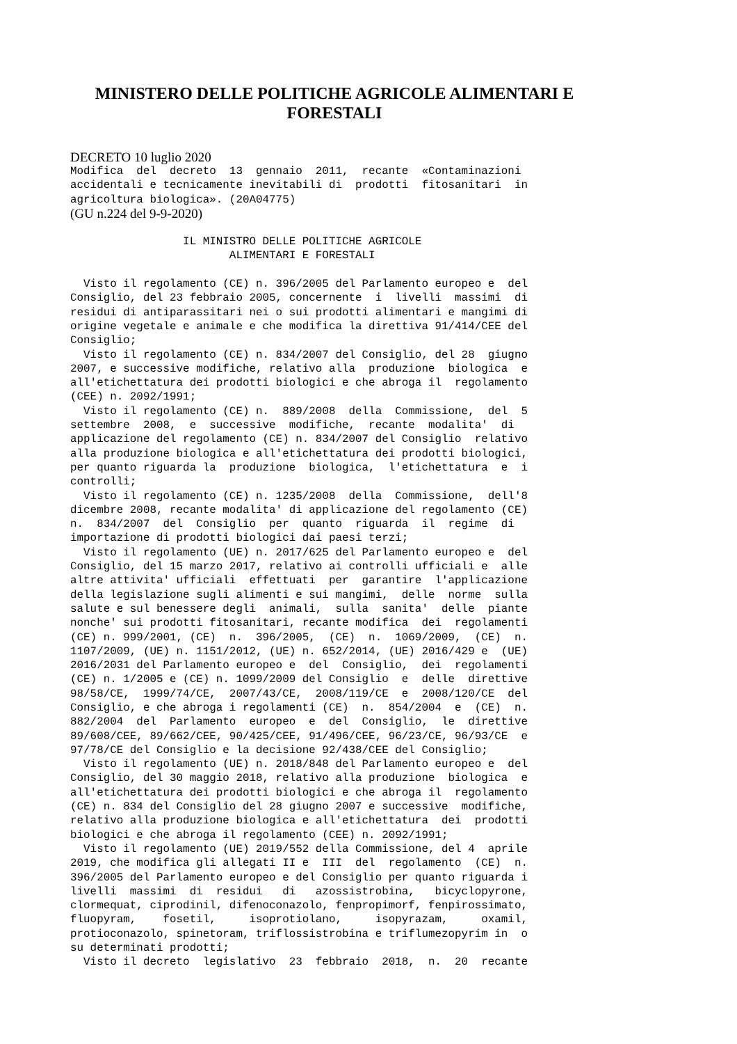MINISTERO DELLE POLITICHE AGRICOLE ALIMENTARI E FORESTALI
DECRETO 10 luglio 2020
Modifica  del  decreto  13  gennaio  2011,  recante  «Contaminazioni
accidentali e tecnicamente inevitabili di  prodotti  fitosanitari  in
agricoltura biologica». (20A04775) 
(GU n.224 del 9-9-2020)
                 IL MINISTRO DELLE POLITICHE AGRICOLE
                        ALIMENTARI E FORESTALI

  Visto il regolamento (CE) n. 396/2005 del Parlamento europeo e  del
Consiglio, del 23 febbraio 2005, concernente  i  livelli  massimi  di
residui di antiparassitari nei o sui prodotti alimentari e mangimi di
origine vegetale e animale e che modifica la direttiva 91/414/CEE del
Consiglio;
  Visto il regolamento (CE) n. 834/2007 del Consiglio, del 28  giugno
2007, e successive modifiche, relativo alla  produzione  biologica  e
all'etichettatura dei prodotti biologici e che abroga il  regolamento
(CEE) n. 2092/1991;
  Visto il regolamento (CE) n.  889/2008  della  Commissione,  del  5
settembre  2008,  e  successive  modifiche,  recante  modalita'  di
applicazione del regolamento (CE) n. 834/2007 del Consiglio  relativo
alla produzione biologica e all'etichettatura dei prodotti biologici,
per quanto riguarda la  produzione  biologica,  l'etichettatura  e  i
controlli;
  Visto il regolamento (CE) n. 1235/2008  della  Commissione,  dell'8
dicembre 2008, recante modalita' di applicazione del regolamento (CE)
n.  834/2007  del  Consiglio  per  quanto  riguarda  il  regime  di
importazione di prodotti biologici dai paesi terzi;
  Visto il regolamento (UE) n. 2017/625 del Parlamento europeo e  del
Consiglio, del 15 marzo 2017, relativo ai controlli ufficiali e  alle
altre attivita' ufficiali  effettuati  per  garantire  l'applicazione
della legislazione sugli alimenti e sui mangimi,  delle  norme  sulla
salute e sul benessere degli  animali,  sulla  sanita'  delle  piante
nonche' sui prodotti fitosanitari, recante modifica  dei  regolamenti
(CE) n. 999/2001, (CE)  n.  396/2005,  (CE)  n.  1069/2009,  (CE)  n.
1107/2009, (UE) n. 1151/2012, (UE) n. 652/2014, (UE) 2016/429 e  (UE)
2016/2031 del Parlamento europeo e  del  Consiglio,  dei  regolamenti
(CE) n. 1/2005 e (CE) n. 1099/2009 del Consiglio  e  delle  direttive
98/58/CE,  1999/74/CE,  2007/43/CE,  2008/119/CE  e  2008/120/CE  del
Consiglio, e che abroga i regolamenti (CE)  n.  854/2004  e  (CE)  n.
882/2004  del  Parlamento  europeo  e  del  Consiglio,  le  direttive
89/608/CEE, 89/662/CEE, 90/425/CEE, 91/496/CEE, 96/23/CE, 96/93/CE  e
97/78/CE del Consiglio e la decisione 92/438/CEE del Consiglio;
  Visto il regolamento (UE) n. 2018/848 del Parlamento europeo e  del
Consiglio, del 30 maggio 2018, relativo alla produzione  biologica  e
all'etichettatura dei prodotti biologici e che abroga il  regolamento
(CE) n. 834 del Consiglio del 28 giugno 2007 e successive  modifiche,
relativo alla produzione biologica e all'etichettatura  dei  prodotti
biologici e che abroga il regolamento (CEE) n. 2092/1991;
  Visto il regolamento (UE) 2019/552 della Commissione, del 4  aprile
2019, che modifica gli allegati II e  III  del  regolamento  (CE)  n.
396/2005 del Parlamento europeo e del Consiglio per quanto riguarda i
livelli  massimi  di  residui   di   azossistrobina,   bicyclopyrone,
clormequat, ciprodinil, difenoconazolo, fenpropimorf, fenpirossimato,
fluopyram,    fosetil,     isoprotiolano,     isopyrazam,     oxamil,
protioconazolo, spinetoram, triflossistrobina e triflumezopyrim in  o
su determinati prodotti;
  Visto il decreto  legislativo  23  febbraio  2018,  n.  20  recante